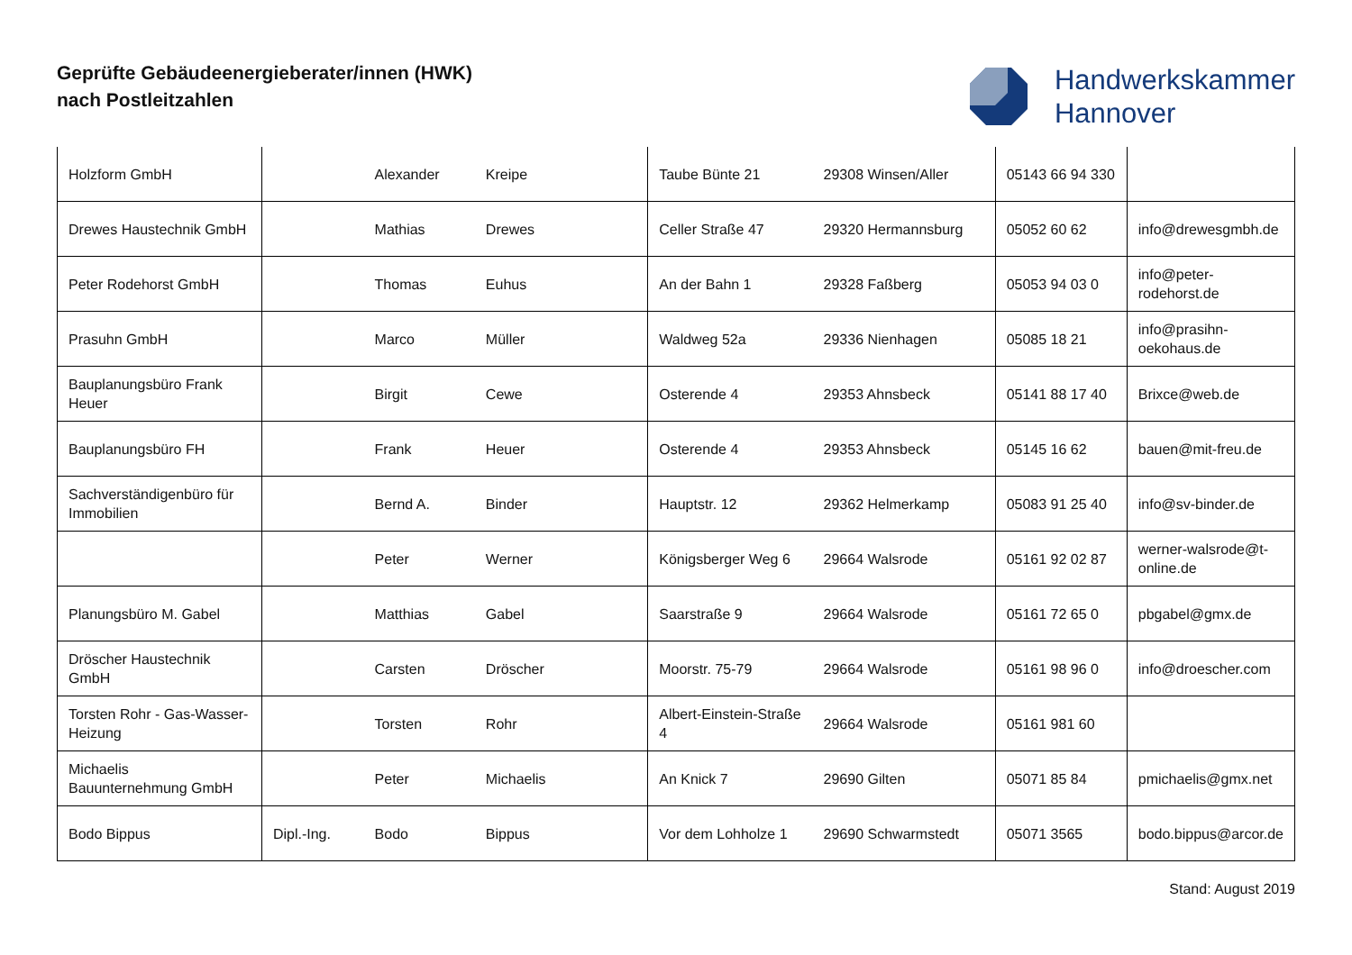Geprüfte Gebäudeenergieberater/innen (HWK)
nach Postleitzahlen
Handwerkskammer
Hannover
| Holzform GmbH | | Alexander | Kreipe | Taube Bünte 21 | 29308 Winsen/Aller | 05143 66 94 330 | |
| Drewes Haustechnik GmbH | | Mathias | Drewes | Celler Straße 47 | 29320 Hermannsburg | 05052 60 62 | info@drewesgmbh.de |
| Peter Rodehorst GmbH | | Thomas | Euhus | An der Bahn 1 | 29328 Faßberg | 05053 94 03 0 | info@peter-rodehorst.de |
| Prasuhn GmbH | | Marco | Müller | Waldweg 52a | 29336 Nienhagen | 05085 18 21 | info@prasihn-oekohaus.de |
| Bauplanungsbüro Frank Heuer | | Birgit | Cewe | Osterende 4 | 29353 Ahnsbeck | 05141 88 17 40 | Brixce@web.de |
| Bauplanungsbüro FH | | Frank | Heuer | Osterende 4 | 29353 Ahnsbeck | 05145 16 62 | bauen@mit-freu.de |
| Sachverständigenbüro für Immobilien | | Bernd A. | Binder | Hauptstr. 12 | 29362 Helmerkamp | 05083 91 25 40 | info@sv-binder.de |
| | | Peter | Werner | Königsberger Weg 6 | 29664 Walsrode | 05161 92 02 87 | werner-walsrode@t-online.de |
| Planungsbüro M. Gabel | | Matthias | Gabel | Saarstraße 9 | 29664 Walsrode | 05161 72 65 0 | pbgabel@gmx.de |
| Dröscher Haustechnik GmbH | | Carsten | Dröscher | Moorstr. 75-79 | 29664 Walsrode | 05161 98 96 0 | info@droescher.com |
| Torsten Rohr - Gas-Wasser-Heizung | | Torsten | Rohr | Albert-Einstein-Straße 4 | 29664 Walsrode | 05161 981 60 | |
| Michaelis Bauunternehmung GmbH | | Peter | Michaelis | An Knick 7 | 29690 Gilten | 05071 85 84 | pmichaelis@gmx.net |
| Bodo Bippus | Dipl.-Ing. | Bodo | Bippus | Vor dem Lohholze 1 | 29690 Schwarmstedt | 05071 3565 | bodo.bippus@arcor.de |
Stand: August 2019